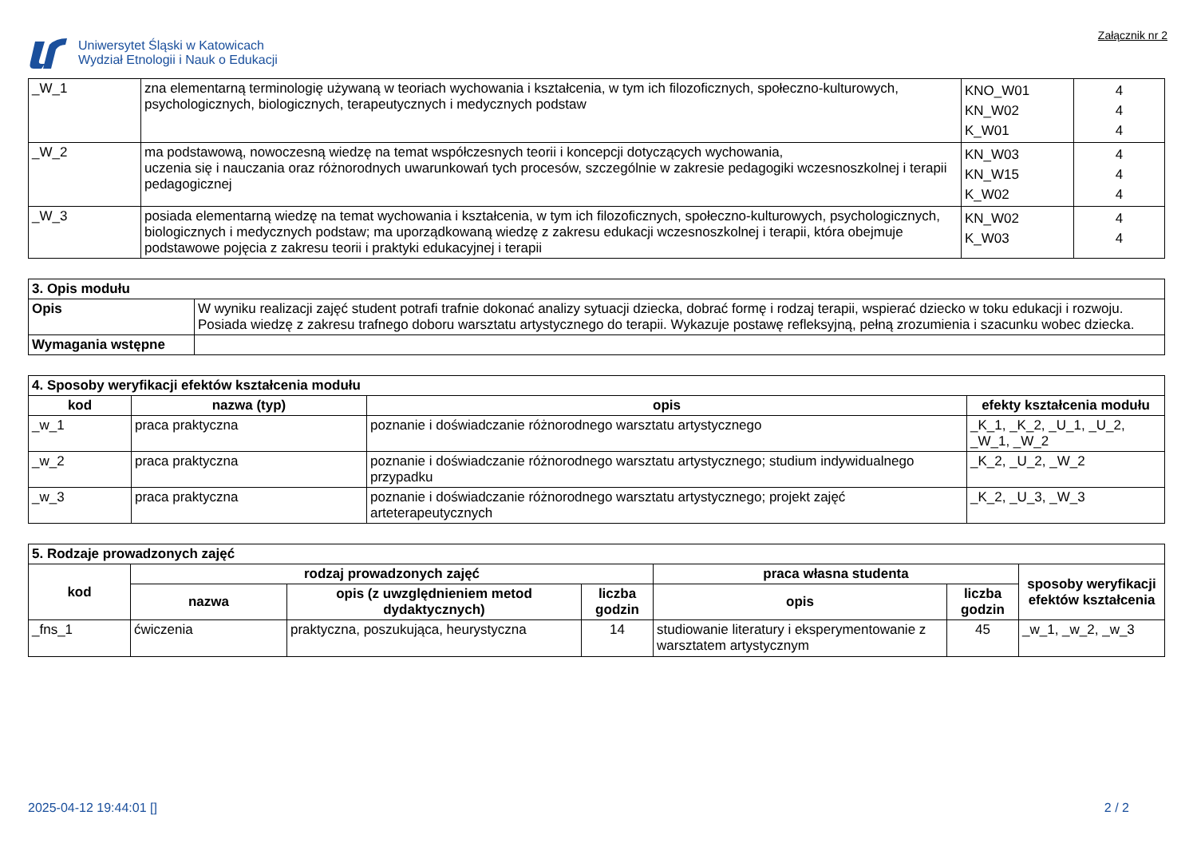Uniwersytet Śląski w Katowicach
Wydział Etnologii i Nauk o Edukacji
Załącznik nr 2
| _W_1 | zna elementarną terminologię używaną w teoriach wychowania i kształcenia, w tym ich filozoficznych, społeczno-kulturowych, psychologicznych, biologicznych, terapeutycznych i medycznych podstaw | KNO_W01 KN_W02 K_W01 | 4 4 4 |
| _W_2 | ma podstawową, nowoczesną wiedzę na temat współczesnych teorii i koncepcji dotyczących wychowania, uczenia się i nauczania oraz różnorodnych uwarunkowań tych procesów, szczególnie w zakresie pedagogiki wczesnoszkolnej i terapii pedagogicznej | KN_W03 KN_W15 K_W02 | 4 4 4 |
| _W_3 | posiada elementarną wiedzę na temat wychowania i kształcenia, w tym ich filozoficznych, społeczno-kulturowych, psychologicznych, biologicznych i medycznych podstaw; ma uporządkowaną wiedzę z zakresu edukacji wczesnoszkolnej i terapii, która obejmuje podstawowe pojęcia z zakresu teorii i praktyki edukacyjnej i terapii | KN_W02 K_W03 | 4 4 |
| 3. Opis modułu | |
| Opis | W wyniku realizacji zajęć student potrafi trafnie dokonać analizy sytuacji dziecka, dobrać formę i rodzaj terapii, wspierać dziecko w toku edukacji i rozwoju. Posiada wiedzę z zakresu trafnego doboru warsztatu artystycznego do terapii. Wykazuje postawę refleksyjną, pełną zrozumienia i szacunku wobec dziecka. |
| Wymagania wstępne | |
| 4. Sposoby weryfikacji efektów kształcenia modułu | | | |
| kod | nazwa (typ) | opis | efekty kształcenia modułu |
| _w_1 | praca praktyczna | poznanie i doświadczanie różnorodnego warsztatu artystycznego | _K_1, _K_2, _U_1, _U_2, _W_1, _W_2 |
| _w_2 | praca praktyczna | poznanie i doświadczanie różnorodnego warsztatu artystycznego; studium indywidualnego przypadku | _K_2, _U_2, _W_2 |
| _w_3 | praca praktyczna | poznanie i doświadczanie różnorodnego warsztatu artystycznego; projekt zajęć arteterapeutycznych | _K_2, _U_3, _W_3 |
| 5. Rodzaje prowadzonych zajęć | | | | | | |
| kod | rodzaj prowadzonych zajęć | | | praca własna studenta | | sposoby weryfikacji efektów kształcenia |
| | nazwa | opis (z uwzględnieniem metod dydaktycznych) | liczba godzin | opis | liczba godzin | |
| _fns_1 | ćwiczenia | praktyczna, poszukująca, heurystyczna | 14 | studiowanie literatury i eksperymentowanie z warsztatem artystycznym | 45 | _w_1, _w_2, _w_3 |
2025-04-12 19:44:01 [] 2 / 2